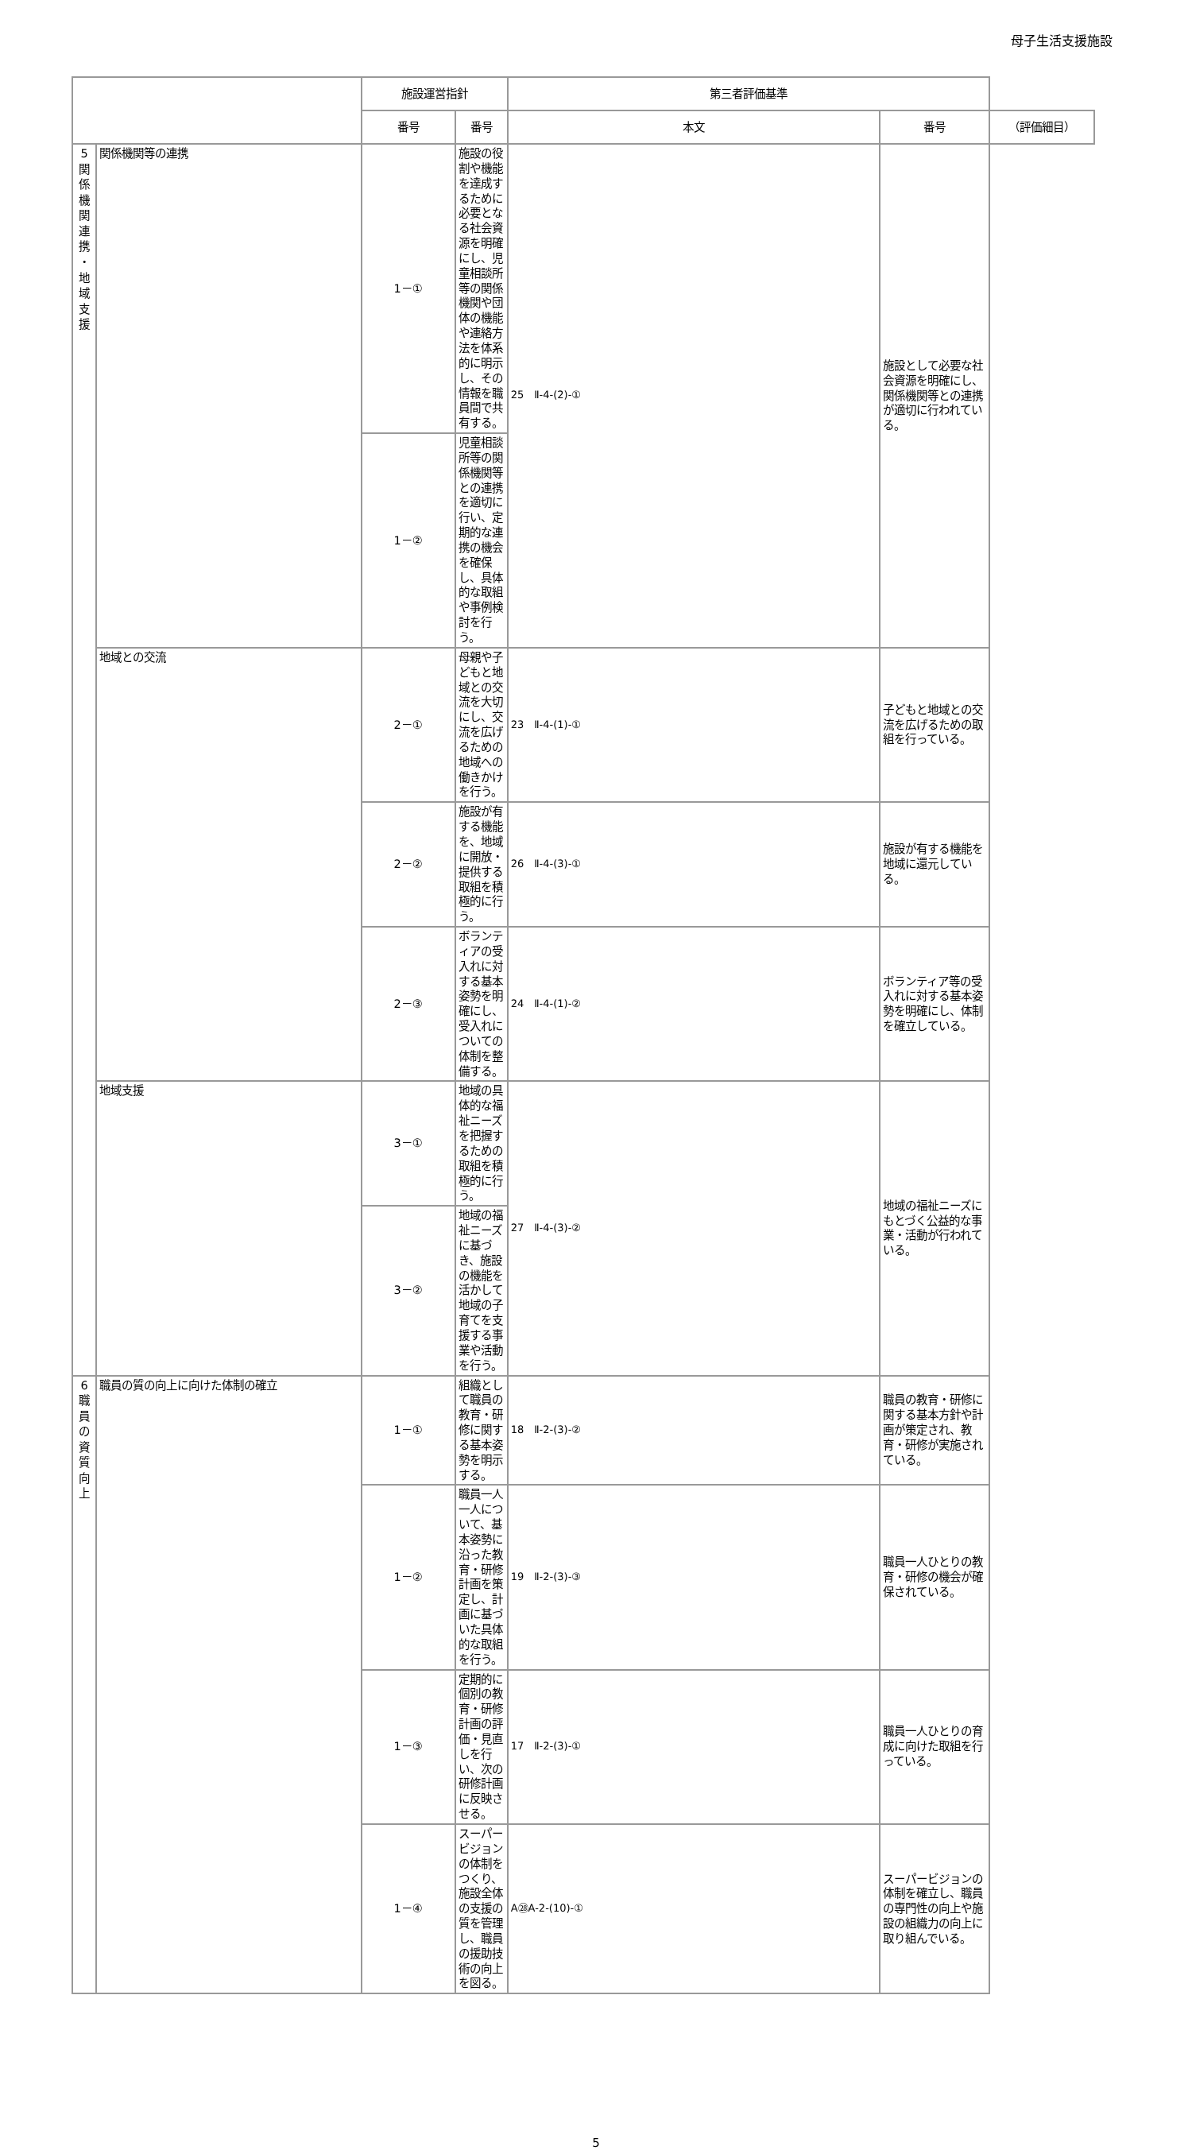母子生活支援施設
| | | 施設運営指針 | | 第三者評価基準 | | |
| --- | --- | --- | --- | --- | --- | --- |
| | | 番号 | 番号 | 本文 | 番号 | （評価細目） |
| 5 関 係 機 関 連 携 ・ 地 域 支 援 | 関係機関等の連携 | 1－① | 施設の役割や機能を達成するために必要となる社会資源を明確にし、児童相談所等の関係機関や団体の機能や連絡方法を体系的に明示し、その情報を職員間で共有する。 | 25 Ⅱ-4-(2)-① | 施設として必要な社会資源を明確にし、関係機関等との連携が適切に行われている。 | |
| | | 1－② | 児童相談所等の関係機関等との連携を適切に行い、定期的な連携の機会を確保し、具体的な取組や事例検討を行う。 | | | |
| | 地域との交流 | 2－① | 母親や子どもと地域との交流を大切にし、交流を広げるための地域への働きかけを行う。 | 23 Ⅱ-4-(1)-① | 子どもと地域との交流を広げるための取組を行っている。 | |
| | | 2－② | 施設が有する機能を、地域に開放・提供する取組を積極的に行う。 | 26 Ⅱ-4-(3)-① | 施設が有する機能を地域に還元している。 | |
| | | 2－③ | ボランティアの受入れに対する基本姿勢を明確にし、受入れについての体制を整備する。 | 24 Ⅱ-4-(1)-② | ボランティア等の受入れに対する基本姿勢を明確にし、体制を確立している。 | |
| | 地域支援 | 3－① | 地域の具体的な福祉ニーズを把握するための取組を積極的に行う。 | 27 Ⅱ-4-(3)-② | 地域の福祉ニーズにもとづく公益的な事業・活動が行われている。 | |
| | | 3－② | 地域の福祉ニーズに基づき、施設の機能を活かして地域の子育てを支援する事業や活動を行う。 | | | |
| 6 職 員 の 資 質 向 上 | 職員の質の向上に向けた体制の確立 | 1－① | 組織として職員の教育・研修に関する基本姿勢を明示する。 | 18 Ⅱ-2-(3)-② | 職員の教育・研修に関する基本方針や計画が策定され、教育・研修が実施されている。 | |
| | | 1－② | 職員一人一人について、基本姿勢に沿った教育・研修計画を策定し、計画に基づいた具体的な取組を行う。 | 19 Ⅱ-2-(3)-③ | 職員一人ひとりの教育・研修の機会が確保されている。 | |
| | | 1－③ | 定期的に個別の教育・研修計画の評価・見直しを行い、次の研修計画に反映させる。 | 17 Ⅱ-2-(3)-① | 職員一人ひとりの育成に向けた取組を行っている。 | |
| | | 1－④ | スーパービジョンの体制をつくり、施設全体の支援の質を管理し、職員の援助技術の向上を図る。 | A㉘A-2-(10)-① | スーパービジョンの体制を確立し、職員の専門性の向上や施設の組織力の向上に取り組んでいる。 | |
5